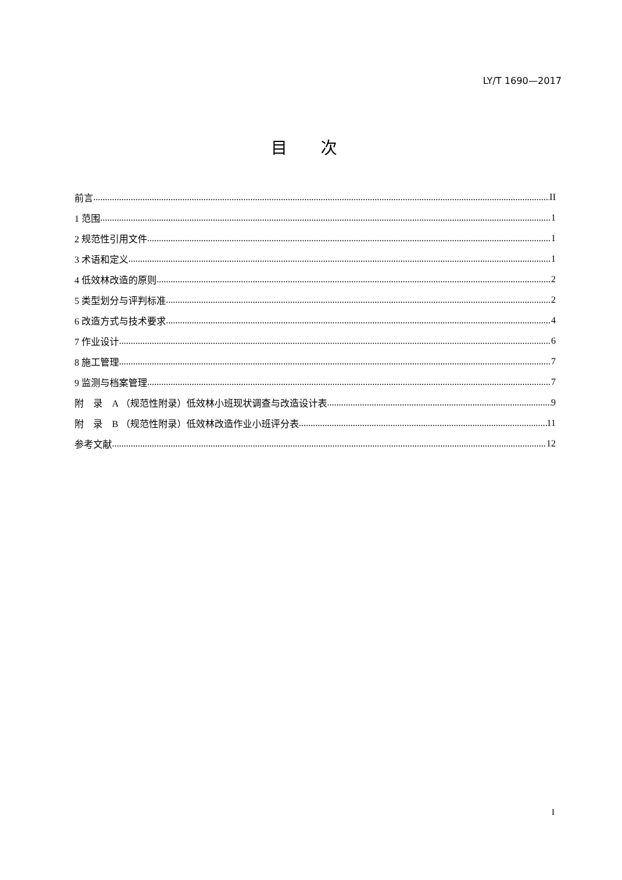LY/T 1690—2017
目 次
前言 II
1 范围 1
2 规范性引用文件 1
3 术语和定义 1
4 低效林改造的原则 2
5 类型划分与评判标准 2
6 改造方式与技术要求 4
7 作业设计 6
8 施工管理 7
9 监测与档案管理 7
附　录　A （规范性附录）低效林小班现状调查与改造设计表 9
附　录　B （规范性附录）低效林改造作业小班评分表 11
参考文献 12
I